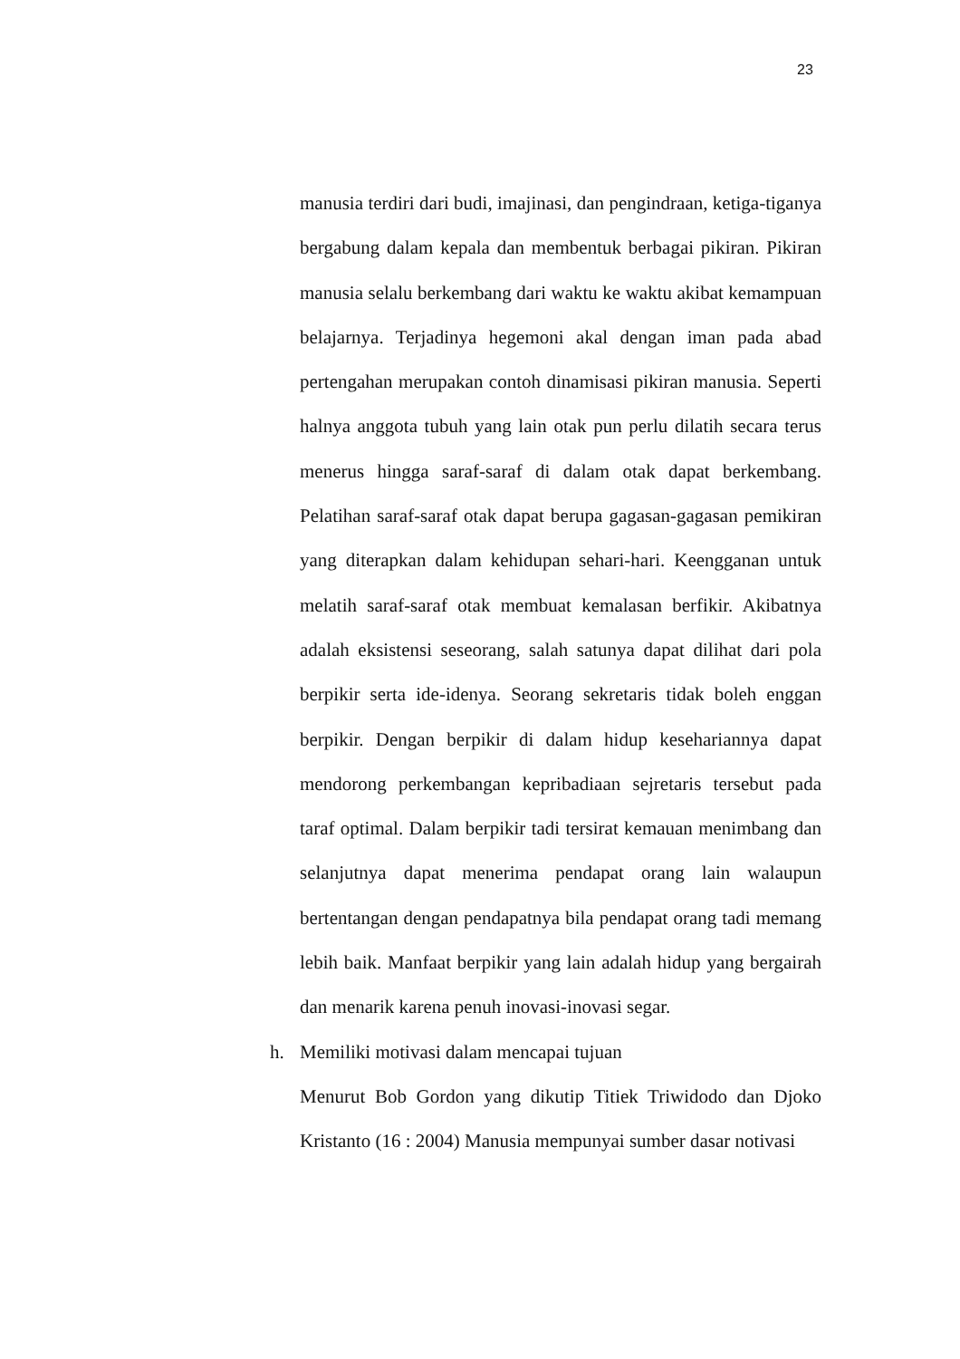23
manusia terdiri dari budi, imajinasi, dan pengindraan, ketiga-tiganya bergabung dalam kepala dan membentuk berbagai pikiran. Pikiran manusia selalu berkembang dari waktu ke waktu akibat kemampuan belajarnya. Terjadinya hegemoni akal dengan iman pada abad pertengahan merupakan contoh dinamisasi pikiran manusia. Seperti halnya anggota tubuh yang lain otak pun perlu dilatih secara terus menerus hingga saraf-saraf di dalam otak dapat berkembang. Pelatihan saraf-saraf otak dapat berupa gagasan-gagasan pemikiran yang diterapkan dalam kehidupan sehari-hari. Keengganan untuk melatih saraf-saraf otak membuat kemalasan berfikir. Akibatnya adalah eksistensi seseorang, salah satunya dapat dilihat dari pola berpikir serta ide-idenya. Seorang sekretaris tidak boleh enggan berpikir. Dengan berpikir di dalam hidup kesehariannya dapat mendorong perkembangan kepribadiaan sejretaris tersebut pada taraf optimal. Dalam berpikir tadi tersirat kemauan menimbang dan selanjutnya dapat menerima pendapat orang lain walaupun bertentangan dengan pendapatnya bila pendapat orang tadi memang lebih baik. Manfaat berpikir yang lain adalah hidup yang bergairah dan menarik karena penuh inovasi-inovasi segar.
h. Memiliki motivasi dalam mencapai tujuan
Menurut Bob Gordon yang dikutip Titiek Triwidodo dan Djoko Kristanto (16 : 2004) Manusia mempunyai sumber dasar notivasi